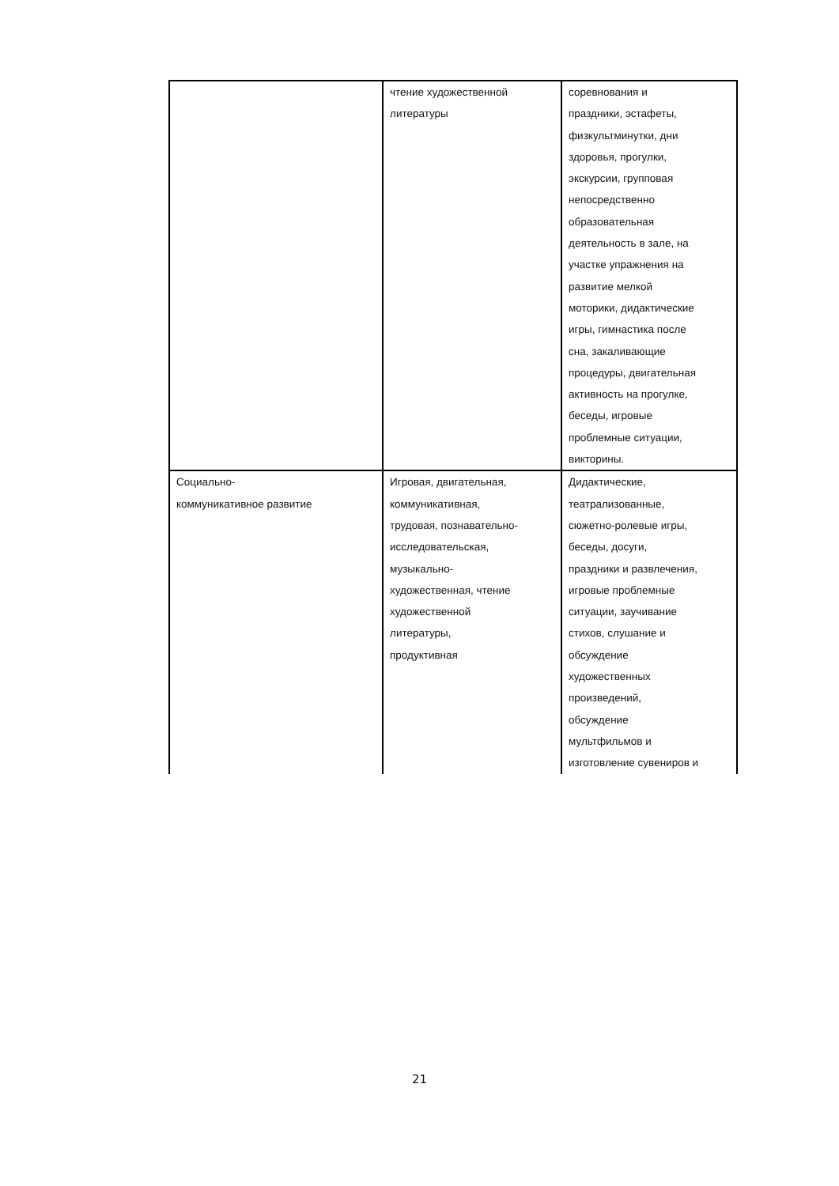| | чтение художественной литературы | соревнования и праздники, эстафеты, физкультминутки, дни здоровья, прогулки, экскурсии, групповая непосредственно образовательная деятельность в зале, на участке упражнения на развитие мелкой моторики, дидактические игры, гимнастика после сна, закаливающие процедуры, двигательная активность на прогулке, беседы, игровые проблемные ситуации, викторины. |
| Социально- коммуникативное развитие | Игровая, двигательная, коммуникативная, трудовая, познавательно- исследовательская, музыкально- художественная, чтение художественной литературы, продуктивная | Дидактические, театрализованные, сюжетно-ролевые игры, беседы, досуги, праздники и развлечения, игровые проблемные ситуации, заучивание стихов, слушание и обсуждение художественных произведений, обсуждение мультфильмов и изготовление сувениров и |
21